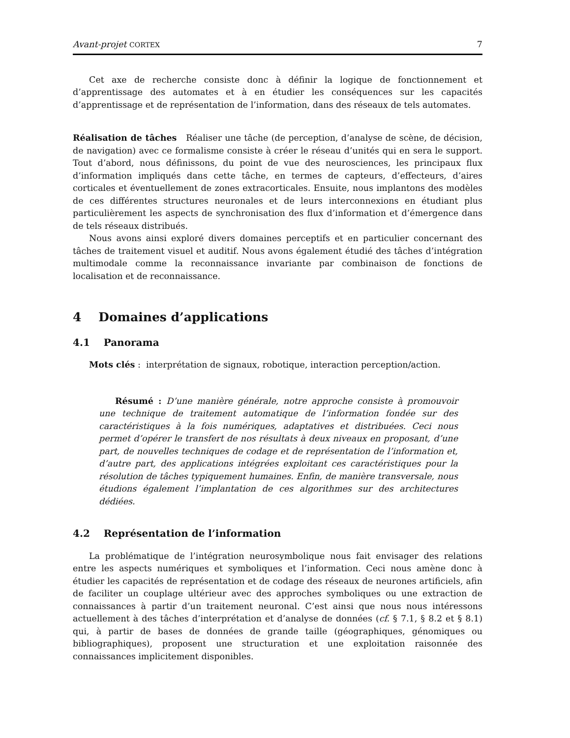Avant-projet CORTEX 7
Cet axe de recherche consiste donc à définir la logique de fonctionnement et d’apprentissage des automates et à en étudier les conséquences sur les capacités d’apprentissage et de représentation de l’information, dans des réseaux de tels automates.
Réalisation de tâches Réaliser une tâche (de perception, d’analyse de scène, de décision, de navigation) avec ce formalisme consiste à créer le réseau d’unités qui en sera le support. Tout d’abord, nous définissons, du point de vue des neurosciences, les principaux flux d’information impliqués dans cette tâche, en termes de capteurs, d’effecteurs, d’aires corticales et éventuellement de zones extracorticales. Ensuite, nous implantons des modèles de ces différentes structures neuronales et de leurs interconnexions en étudiant plus particulièrement les aspects de synchronisation des flux d’information et d’émergence dans de tels réseaux distribués.
Nous avons ainsi exploré divers domaines perceptifs et en particulier concernant des tâches de traitement visuel et auditif. Nous avons également étudié des tâches d’intégration multimodale comme la reconnaissance invariante par combinaison de fonctions de localisation et de reconnaissance.
4 Domaines d’applications
4.1 Panorama
Mots clés : interprétation de signaux, robotique, interaction perception/action.
Résumé : D’une manière générale, notre approche consiste à promouvoir une technique de traitement automatique de l’information fondée sur des caractéristiques à la fois numériques, adaptatives et distribuées. Ceci nous permet d’opérer le transfert de nos résultats à deux niveaux en proposant, d’une part, de nouvelles techniques de codage et de représentation de l’information et, d’autre part, des applications intégrées exploitant ces caractéristiques pour la résolution de tâches typiquement humaines. Enfin, de manière transversale, nous étudions également l’implantation de ces algorithmes sur des architectures dédiées.
4.2 Représentation de l’information
La problématique de l’intégration neurosymbolique nous fait envisager des relations entre les aspects numériques et symboliques et l’information. Ceci nous amène donc à étudier les capacités de représentation et de codage des réseaux de neurones artificiels, afin de faciliter un couplage ultérieur avec des approches symboliques ou une extraction de connaissances à partir d’un traitement neuronal. C’est ainsi que nous nous intéressons actuellement à des tâches d’interprétation et d’analyse de données (cf. § 7.1, § 8.2 et § 8.1) qui, à partir de bases de données de grande taille (géographiques, génomiques ou bibliographiques), proposent une structuration et une exploitation raisonnée des connaissances implicitement disponibles.